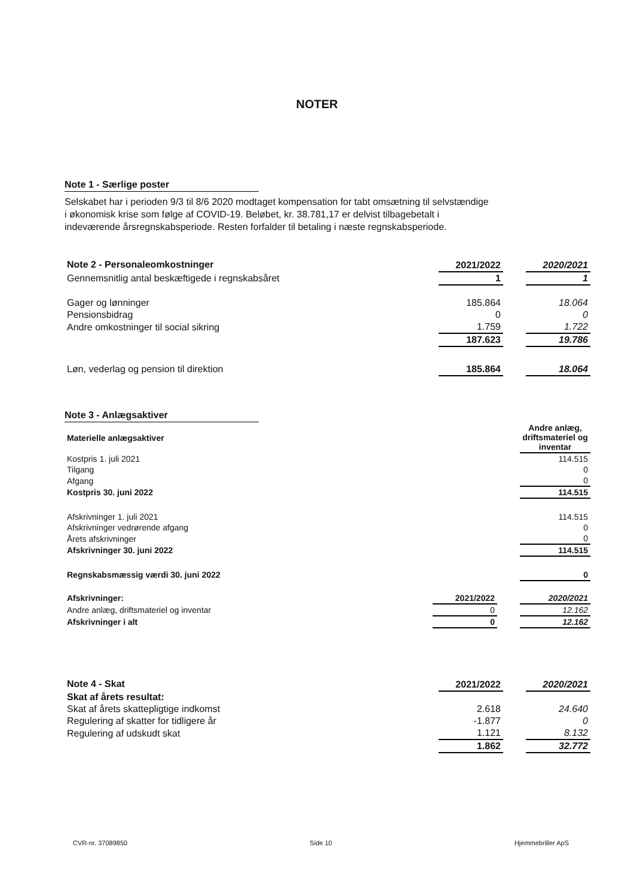NOTER
Note 1 - Særlige poster
Selskabet har i perioden 9/3 til 8/6 2020 modtaget kompensation for tabt omsætning til selvstændige
i økonomisk krise som følge af COVID-19. Beløbet, kr. 38.781,17 er delvist tilbagebetalt i
indeværende årsregnskabsperiode. Resten forfalder til betaling i næste regnskabsperiode.
| Note 2 - Personaleomkostninger | 2021/2022 | | 2020/2021 |
| --- | --- | --- | --- |
| Gennemsnitlig antal beskæftigede i regnskabsåret | 1 | | 1 |
| Gager og lønninger | 185.864 | | 18.064 |
| Pensionsbidrag | 0 | | 0 |
| Andre omkostninger til social sikring | 1.759 | | 1.722 |
| | 187.623 | | 19.786 |
| Løn, vederlag og pension til direktion | 185.864 | | 18.064 |
Note 3 - Anlægsaktiver
| Materielle anlægsaktiver | | | Andre anlæg, driftsmateriel og inventar |
| Kostpris 1. juli 2021 | | | 114.515 |
| Tilgang | | | 0 |
| Afgang | | | 0 |
| Kostpris 30. juni 2022 | | | 114.515 |
| Afskrivninger 1. juli 2021 | | | 114.515 |
| Afskrivninger vedrørende afgang | | | 0 |
| Årets afskrivninger | | | 0 |
| Afskrivninger 30. juni 2022 | | | 114.515 |
| Regnskabsmæssig værdi 30. juni 2022 | | | 0 |
| Afskrivninger: | 2021/2022 | | 2020/2021 |
| Andre anlæg, driftsmateriel og inventar | 0 | | 12.162 |
| Afskrivninger i alt | 0 | | 12.162 |
| Note 4 - Skat | 2021/2022 | | 2020/2021 |
| --- | --- | --- | --- |
| Skat af årets resultat: | | | |
| Skat af årets skattepligtige indkomst | 2.618 | | 24.640 |
| Regulering af skatter for tidligere år | -1.877 | | 0 |
| Regulering af udskudt skat | 1.121 | | 8.132 |
| | 1.862 | | 32.772 |
CVR-nr. 37089850 Side 10 Hjemmebriller ApS